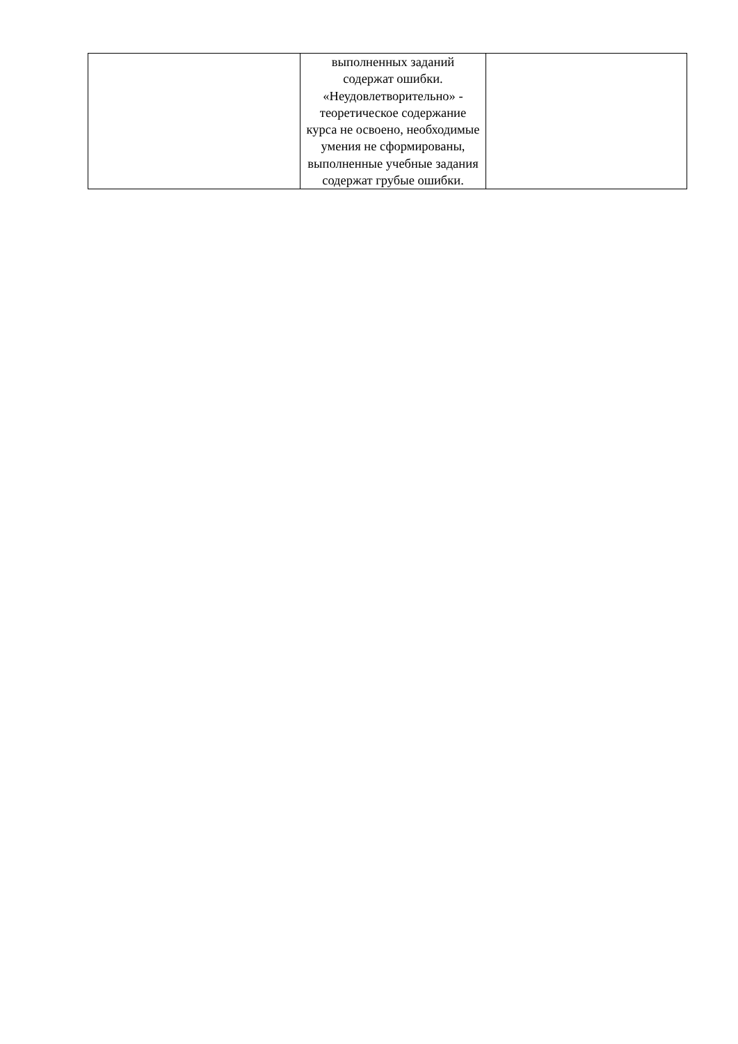| | выполненных заданий содержат ошибки. «Неудовлетворительно» - теоретическое содержание курса не освоено, необходимые умения не сформированы, выполненные учебные задания содержат грубые ошибки. | |